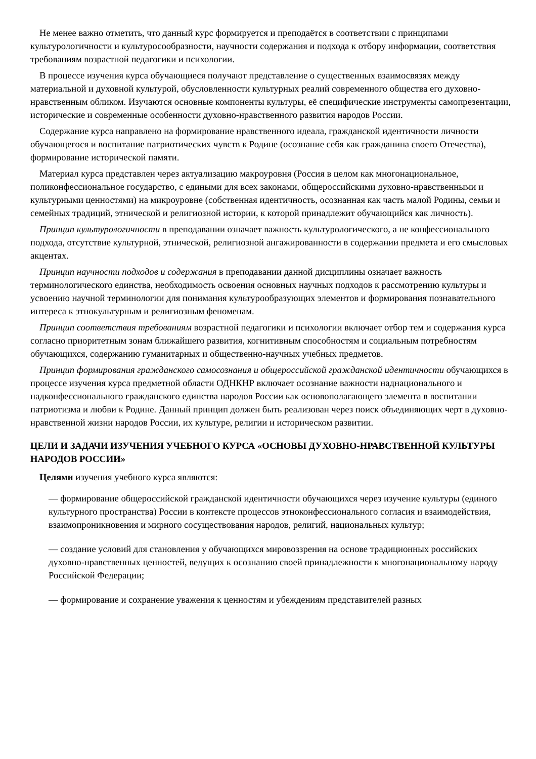Не менее важно отметить, что данный курс формируется и преподаётся в соответствии с принципами культурологичности и культуросообразности, научности содержания и подхода к отбору информации, соответствия требованиям возрастной педагогики и психологии.
В процессе изучения курса обучающиеся получают представление о существенных взаимосвязях между материальной и духовной культурой, обусловленности культурных реалий современного общества его духовно-нравственным обликом. Изучаются основные компоненты культуры, её специфические инструменты самопрезентации, исторические и современные особенности духовно-нравственного развития народов России.
Содержание курса направлено на формирование нравственного идеала, гражданской идентичности личности обучающегося и воспитание патриотических чувств к Родине (осознание себя как гражданина своего Отечества), формирование исторической памяти.
Материал курса представлен через актуализацию макроуровня (Россия в целом как многонациональное, поликонфессиональное государство, с едиными для всех законами, общероссийскими духовно-нравственными и культурными ценностями) на микроуровне (собственная идентичность, осознанная как часть малой Родины, семьи и семейных традиций, этнической и религиозной истории, к которой принадлежит обучающийся как личность).
Принцип культурологичности в преподавании означает важность культурологического, а не конфессионального подхода, отсутствие культурной, этнической, религиозной ангажированности в содержании предмета и его смысловых акцентах.
Принцип научности подходов и содержания в преподавании данной дисциплины означает важность терминологического единства, необходимость освоения основных научных подходов к рассмотрению культуры и усвоению научной терминологии для понимания культурообразующих элементов и формирования познавательного интереса к этнокультурным и религиозным феноменам.
Принцип соответствия требованиям возрастной педагогики и психологии включает отбор тем и содержания курса согласно приоритетным зонам ближайшего развития, когнитивным способностям и социальным потребностям обучающихся, содержанию гуманитарных и общественно-научных учебных предметов.
Принцип формирования гражданского самосознания и общероссийской гражданской идентичности обучающихся в процессе изучения курса предметной области ОДНКНР включает осознание важности наднационального и надконфессионального гражданского единства народов России как основополагающего элемента в воспитании патриотизма и любви к Родине. Данный принцип должен быть реализован через поиск объединяющих черт в духовно-нравственной жизни народов России, их культуре, религии и историческом развитии.
ЦЕЛИ И ЗАДАЧИ ИЗУЧЕНИЯ УЧЕБНОГО КУРСА «ОСНОВЫ ДУХОВНО-НРАВСТВЕННОЙ КУЛЬТУРЫ НАРОДОВ РОССИИ»
Целями изучения учебного курса являются:
— формирование общероссийской гражданской идентичности обучающихся через изучение культуры (единого культурного пространства) России в контексте процессов этноконфессионального согласия и взаимодействия, взаимопроникновения и мирного сосуществования народов, религий, национальных культур;
— создание условий для становления у обучающихся мировоззрения на основе традиционных российских духовно-нравственных ценностей, ведущих к осознанию своей принадлежности к многонациональному народу Российской Федерации;
— формирование и сохранение уважения к ценностям и убеждениям представителей разных